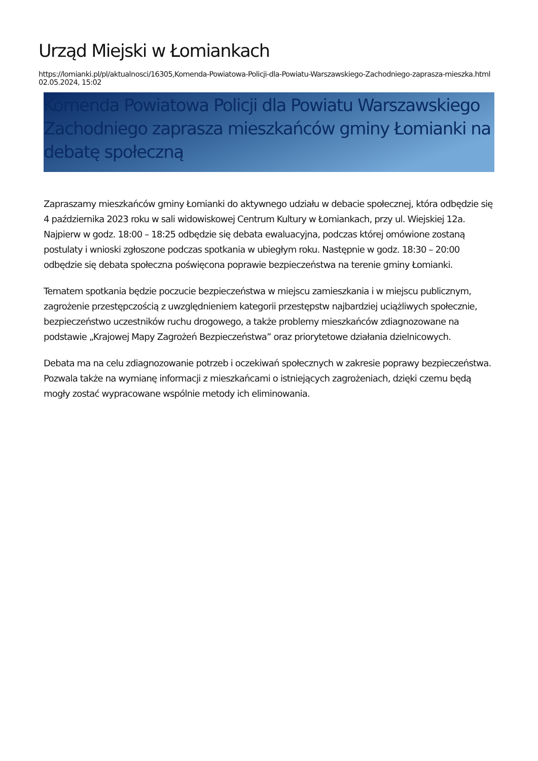Urząd Miejski w Łomiankach
https://lomianki.pl/pl/aktualnosci/16305,Komenda-Powiatowa-Policji-dla-Powiatu-Warszawskiego-Zachodniego-zaprasza-mieszka.html
02.05.2024, 15:02
Komenda Powiatowa Policji dla Powiatu Warszawskiego Zachodniego zaprasza mieszkańców gminy Łomianki na debatę społeczną
Zapraszamy mieszkańców gminy Łomianki do aktywnego udziału w debacie społecznej, która odbędzie się 4 października 2023 roku w sali widowiskowej Centrum Kultury w Łomiankach, przy ul. Wiejskiej 12a. Najpierw w godz. 18:00 – 18:25 odbędzie się debata ewaluacyjna, podczas której omówione zostaną postulaty i wnioski zgłoszone podczas spotkania w ubiegłym roku. Następnie w godz. 18:30 – 20:00 odbędzie się debata społeczna poświęcona poprawie bezpieczeństwa na terenie gminy Łomianki.
Tematem spotkania będzie poczucie bezpieczeństwa w miejscu zamieszkania i w miejscu publicznym, zagrożenie przestępczością z uwzględnieniem kategorii przestępstw najbardziej uciążliwych społecznie, bezpieczeństwo uczestników ruchu drogowego, a także problemy mieszkańców zdiagnozowane na podstawie „Krajowej Mapy Zagrożeń Bezpieczeństwa” oraz priorytetowe działania dzielnicowych.
Debata ma na celu zdiagnozowanie potrzeb i oczekiwań społecznych w zakresie poprawy bezpieczeństwa. Pozwala także na wymianę informacji z mieszkańcami o istniejących zagrożeniach, dzięki czemu będą mogły zostać wypracowane wspólnie metody ich eliminowania.